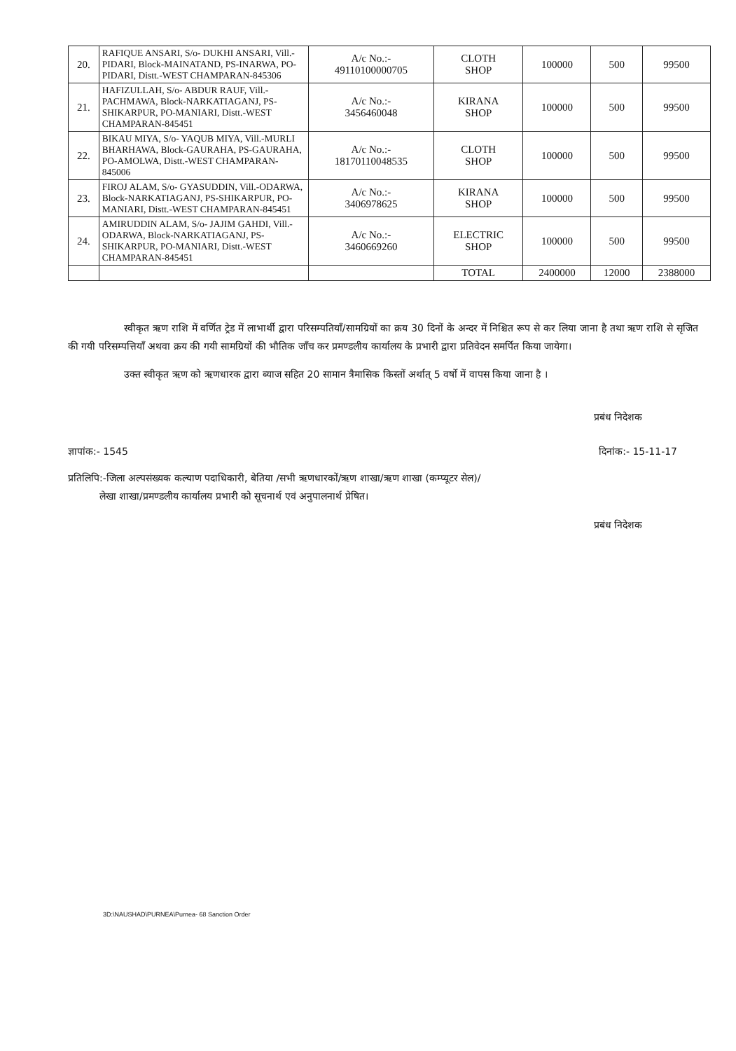| 20. | RAFIQUE ANSARI, S/o- DUKHI ANSARI, Vill.-PIDARI, Block-MAINATAND, PS-INARWA, PO-PIDARI, Distt.-WEST CHAMPARAN-845306 | A/c No.:- 49110100000705 | CLOTH SHOP | 100000 | 500 | 99500 |
| 21. | HAFIZULLAH, S/o- ABDUR RAUF, Vill.-PACHMAWA, Block-NARKATIAGANJ, PS-SHIKARPUR, PO-MANIARI, Distt.-WEST CHAMPARAN-845451 | A/c No.:- 3456460048 | KIRANA SHOP | 100000 | 500 | 99500 |
| 22. | BIKAU MIYA, S/o- YAQUB MIYA, Vill.-MURLI BHARHAWA, Block-GAURAHA, PS-GAURAHA, PO-AMOLWA, Distt.-WEST CHAMPARAN-845006 | A/c No.:- 18170110048535 | CLOTH SHOP | 100000 | 500 | 99500 |
| 23. | FIROJ ALAM, S/o- GYASUDDIN, Vill.-ODARWA, Block-NARKATIAGANJ, PS-SHIKARPUR, PO-MANIARI, Distt.-WEST CHAMPARAN-845451 | A/c No.:- 3406978625 | KIRANA SHOP | 100000 | 500 | 99500 |
| 24. | AMIRUDDIN ALAM, S/o- JAJIM GAHDI, Vill.-ODARWA, Block-NARKATIAGANJ, PS-SHIKARPUR, PO-MANIARI, Distt.-WEST CHAMPARAN-845451 | A/c No.:- 3460669260 | ELECTRIC SHOP | 100000 | 500 | 99500 |
| | | | TOTAL | 2400000 | 12000 | 2388000 |
स्वीकृत ऋण राशि में वर्णित ट्रेड में लाभार्थी द्वारा परिसम्पतियाँ/सामग्रियों का क्रय 30 दिनों के अन्दर में निश्चित रूप से कर लिया जाना है तथा ऋण राशि से सृजित की गयी परिसम्पत्तियाँ अथवा क्रय की गयी सामग्रियों की भौतिक जाँच कर प्रमण्डलीय कार्यालय के प्रभारी द्वारा प्रतिवेदन समर्पित किया जायेगा।
उक्त स्वीकृत ऋण को ऋणधारक द्वारा ब्याज सहित 20 सामान त्रैमासिक किस्तों अर्थात् 5 वर्षो में वापस किया जाना है ।
प्रबंध निदेशक
ज्ञापांक:- 1545 दिनांक:- 15-11-17
प्रतिलिपि:-जिला अल्पसंख्यक कल्याण पदाधिकारी, बेतिया /सभी ऋणधारकों/ऋण शाखा/ऋण शाखा (कम्प्यूटर सेल)/
लेखा शाखा/प्रमण्डलीय कार्यालय प्रभारी को सूचनार्थ एवं अनुपालनार्थ प्रेषित।
प्रबंध निदेशक
3D:\NAUSHAD\PURNEA\Purnea- 68 Sanction Order